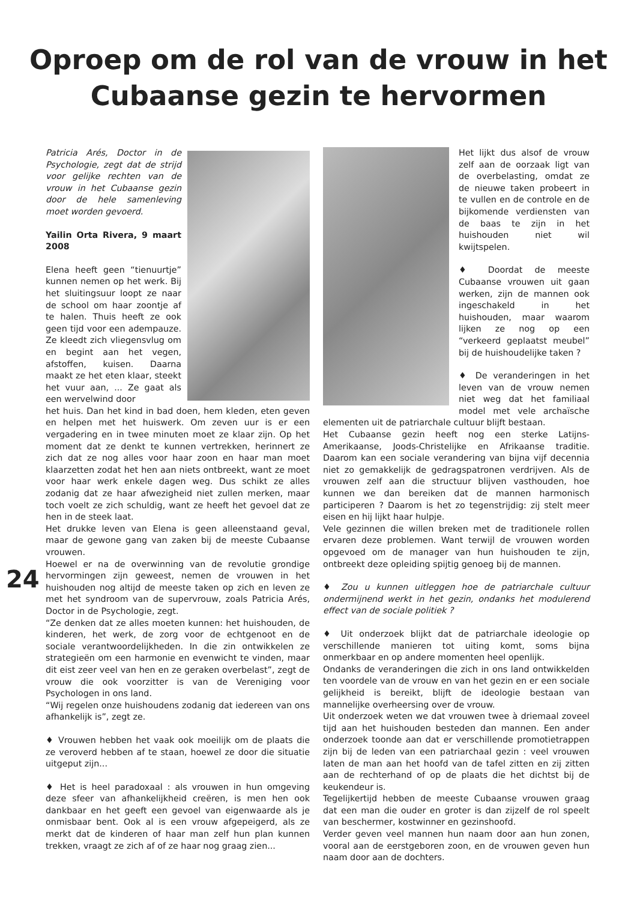Oproep om de rol van de vrouw in het
Cubaanse gezin te hervormen
Patricia Arés, Doctor in de Psychologie, zegt dat de strijd voor gelijke rechten van de vrouw in het Cubaanse gezin door de hele samenleving moet worden gevoerd.
Yailin Orta Rivera, 9 maart 2008
Elena heeft geen “tienuurtje” kunnen nemen op het werk. Bij het sluitingsuur loopt ze naar de school om haar zoontje af te halen. Thuis heeft ze ook geen tijd voor een adempauze. Ze kleedt zich vliegensvlug om en begint aan het vegen, afstoffen, kuisen. Daarna maakt ze het eten klaar, steekt het vuur aan, ... Ze gaat als een wervelwind door
het huis. Dan het kind in bad doen, hem kleden, eten geven en helpen met het huiswerk. Om zeven uur is er een vergadering en in twee minuten moet ze klaar zijn. Op het moment dat ze denkt te kunnen vertrekken, herinnert ze zich dat ze nog alles voor haar zoon en haar man moet klaarzetten zodat het hen aan niets ontbreekt, want ze moet voor haar werk enkele dagen weg. Dus schikt ze alles zodanig dat ze haar afwezigheid niet zullen merken, maar toch voelt ze zich schuldig, want ze heeft het gevoel dat ze hen in de steek laat.
Het drukke leven van Elena is geen alleenstaand geval, maar de gewone gang van zaken bij de meeste Cubaanse vrouwen.
Hoewel er na de overwinning van de revolutie grondige hervormingen zijn geweest, nemen de vrouwen in het huishouden nog altijd de meeste taken op zich en leven ze met het syndroom van de supervrouw, zoals Patricia Arés, Doctor in de Psychologie, zegt.
“Ze denken dat ze alles moeten kunnen: het huishouden, de kinderen, het werk, de zorg voor de echtgenoot en de sociale verantwoordelijkheden. In die zin ontwikkelen ze strategieën om een harmonie en evenwicht te vinden, maar dit eist zeer veel van hen en ze geraken overbelast”, zegt de vrouw die ook voorzitter is van de Vereniging voor Psychologen in ons land.
“Wij regelen onze huishoudens zodanig dat iedereen van ons afhankelijk is”, zegt ze.
♦ Vrouwen hebben het vaak ook moeilijk om de plaats die ze veroverd hebben af te staan, hoewel ze door die situatie uitgeput zijn...
♦ Het is heel paradoxaal : als vrouwen in hun omgeving deze sfeer van afhankelijkheid creëren, is men hen ook dankbaar en het geeft een gevoel van eigenwaarde als je onmisbaar bent. Ook al is een vrouw afgepeigerd, als ze merkt dat de kinderen of haar man zelf hun plan kunnen trekken, vraagt ze zich af of ze haar nog graag zien...
Het lijkt dus alsof de vrouw zelf aan de oorzaak ligt van de overbelasting, omdat ze de nieuwe taken probeert in te vullen en de controle en de bijkomende verdiensten van de baas te zijn in het huishouden niet wil kwijtspelen.
♦ Doordat de meeste Cubaanse vrouwen uit gaan werken, zijn de mannen ook ingeschakeld in het huishouden, maar waarom lijken ze nog op een “verkeerd geplaatst meubel” bij de huishoudelijke taken ?
♦ De veranderingen in het leven van de vrouw nemen niet weg dat het familiaal model met vele archaïsche elementen uit de patriarchale cultuur blijft bestaan.
Het Cubaanse gezin heeft nog een sterke Latijns-Amerikaanse, Joods-Christelijke en Afrikaanse traditie. Daarom kan een sociale verandering van bijna vijf decennia niet zo gemakkelijk de gedragspatronen verdrijven. Als de vrouwen zelf aan die structuur blijven vasthouden, hoe kunnen we dan bereiken dat de mannen harmonisch participeren ? Daarom is het zo tegenstrijdig: zij stelt meer eisen en hij lijkt haar hulpje.
Vele gezinnen die willen breken met de traditionele rollen ervaren deze problemen. Want terwijl de vrouwen worden opgevoed om de manager van hun huishouden te zijn, ontbreekt deze opleiding spijtig genoeg bij de mannen.
♦ Zou u kunnen uitleggen hoe de patriarchale cultuur ondermijnend werkt in het gezin, ondanks het modulerend effect van de sociale politiek ?
♦ Uit onderzoek blijkt dat de patriarchale ideologie op verschillende manieren tot uiting komt, soms bijna onmerkbaar en op andere momenten heel openlijk.
Ondanks de veranderingen die zich in ons land ontwikkelden ten voordele van de vrouw en van het gezin en er een sociale gelijkheid is bereikt, blijft de ideologie bestaan van mannelijke overheersing over de vrouw.
Uit onderzoek weten we dat vrouwen twee à driemaal zoveel tijd aan het huishouden besteden dan mannen. Een ander onderzoek toonde aan dat er verschillende promotietrappen zijn bij de leden van een patriarchaal gezin : veel vrouwen laten de man aan het hoofd van de tafel zitten en zij zitten aan de rechterhand of op de plaats die het dichtst bij de keukendeur is.
Tegelijkertijd hebben de meeste Cubaanse vrouwen graag dat een man die ouder en groter is dan zijzelf de rol speelt van beschermer, kostwinner en gezinshoofd.
Verder geven veel mannen hun naam door aan hun zonen, vooral aan de eerstgeboren zoon, en de vrouwen geven hun naam door aan de dochters.
24